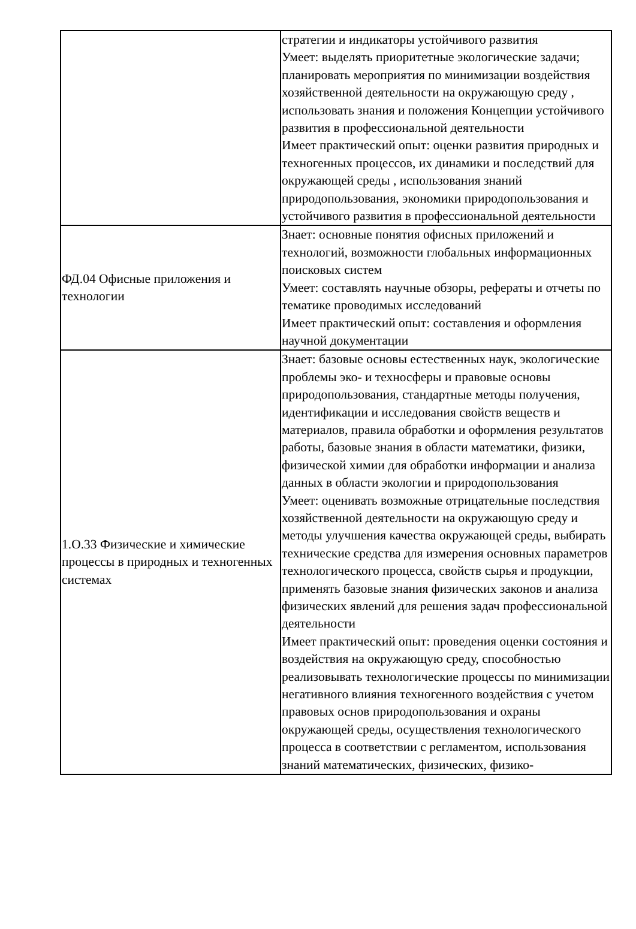| | стратегии и индикаторы устойчивого развития Умеет: выделять приоритетные экологические задачи; планировать мероприятия по минимизации воздействия хозяйственной деятельности на окружающую среду , использовать знания и положения Концепции устойчивого развития в профессиональной деятельности Имеет практический опыт: оценки развития природных и техногенных процессов, их динамики и последствий для окружающей среды , использования знаний природопользования, экономики природопользования и устойчивого развития в профессиональной деятельности |
| ФД.04 Офисные приложения и технологии | Знает: основные понятия офисных приложений и технологий, возможности глобальных информационных поисковых систем Умеет: составлять научные обзоры, рефераты и отчеты по тематике проводимых исследований Имеет практический опыт: составления и оформления научной документации |
| 1.О.33 Физические и химические процессы в природных и техногенных системах | Знает: базовые основы естественных наук, экологические проблемы эко- и техносферы и правовые основы природопользования, стандартные методы получения, идентификации и исследования свойств веществ и материалов, правила обработки и оформления результатов работы, базовые знания в области математики, физики, физической химии для обработки информации и анализа данных в области экологии и природопользования Умеет: оценивать возможные отрицательные последствия хозяйственной деятельности на окружающую среду и методы улучшения качества окружающей среды, выбирать технические средства для измерения основных параметров технологического процесса, свойств сырья и продукции, применять базовые знания физических законов и анализа физических явлений для решения задач профессиональной деятельности Имеет практический опыт: проведения оценки состояния и воздействия на окружающую среду, способностью реализовывать технологические процессы по минимизации негативного влияния техногенного воздействия с учетом правовых основ природопользования и охраны окружающей среды, осуществления технологического процесса в соответствии с регламентом, использования знаний математических, физических, физико- |